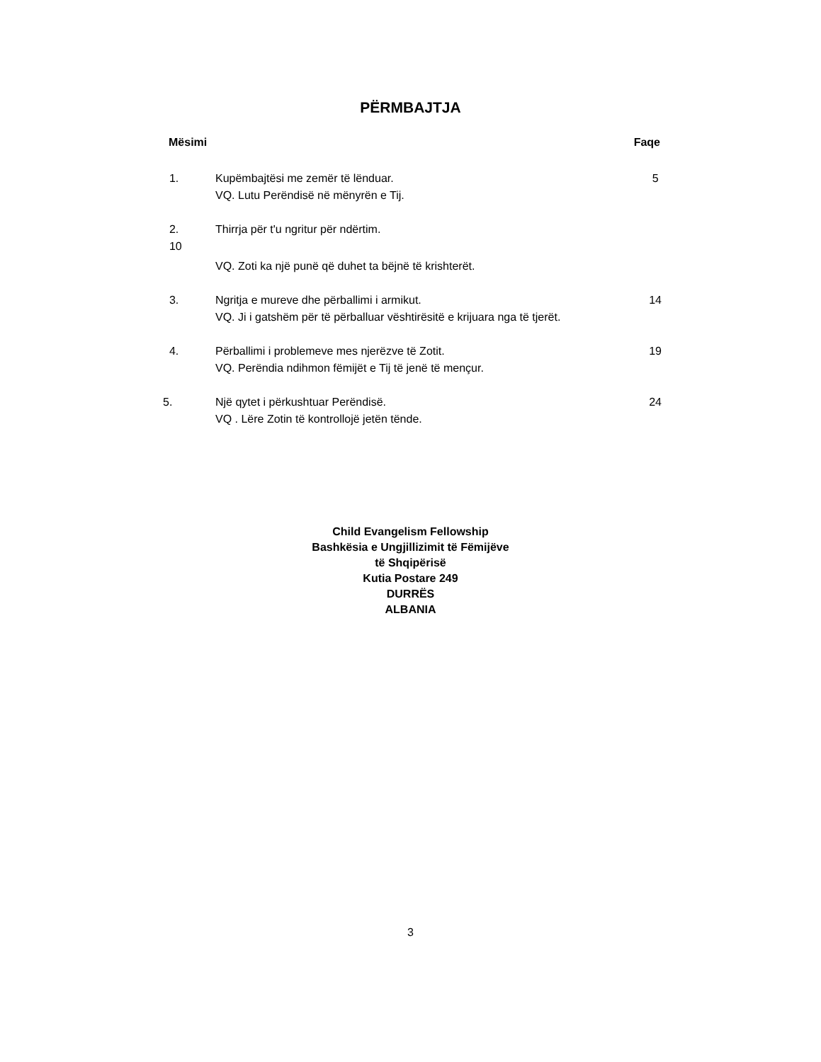PËRMBAJTJA
Mësimi Faqe
1. Kupëmbajtësi me zemër të lënduar. 5
VQ. Lutu Perëndisë në mënyrën e Tij.
2. Thirrja për t'u ngritur për ndërtim.
10
VQ. Zoti ka një punë që duhet ta bëjnë të krishterët.
3. Ngritja e mureve dhe përballimi i armikut. 14
VQ. Ji i gatshëm për të përballuar vështirësitë e krijuara nga të tjerët.
4. Përballimi i problemeve mes njerëzve të Zotit. 19
VQ. Perëndia ndihmon fëmijët e Tij të jenë të mençur.
5. Një qytet i përkushtuar Perëndisë. 24
VQ . Lëre Zotin të kontrollojë jetën tënde.
Child Evangelism Fellowship
Bashkësia e Ungjillizimit të Fëmijëve
të Shqipërisë
Kutia Postare 249
DURRËS
ALBANIA
3